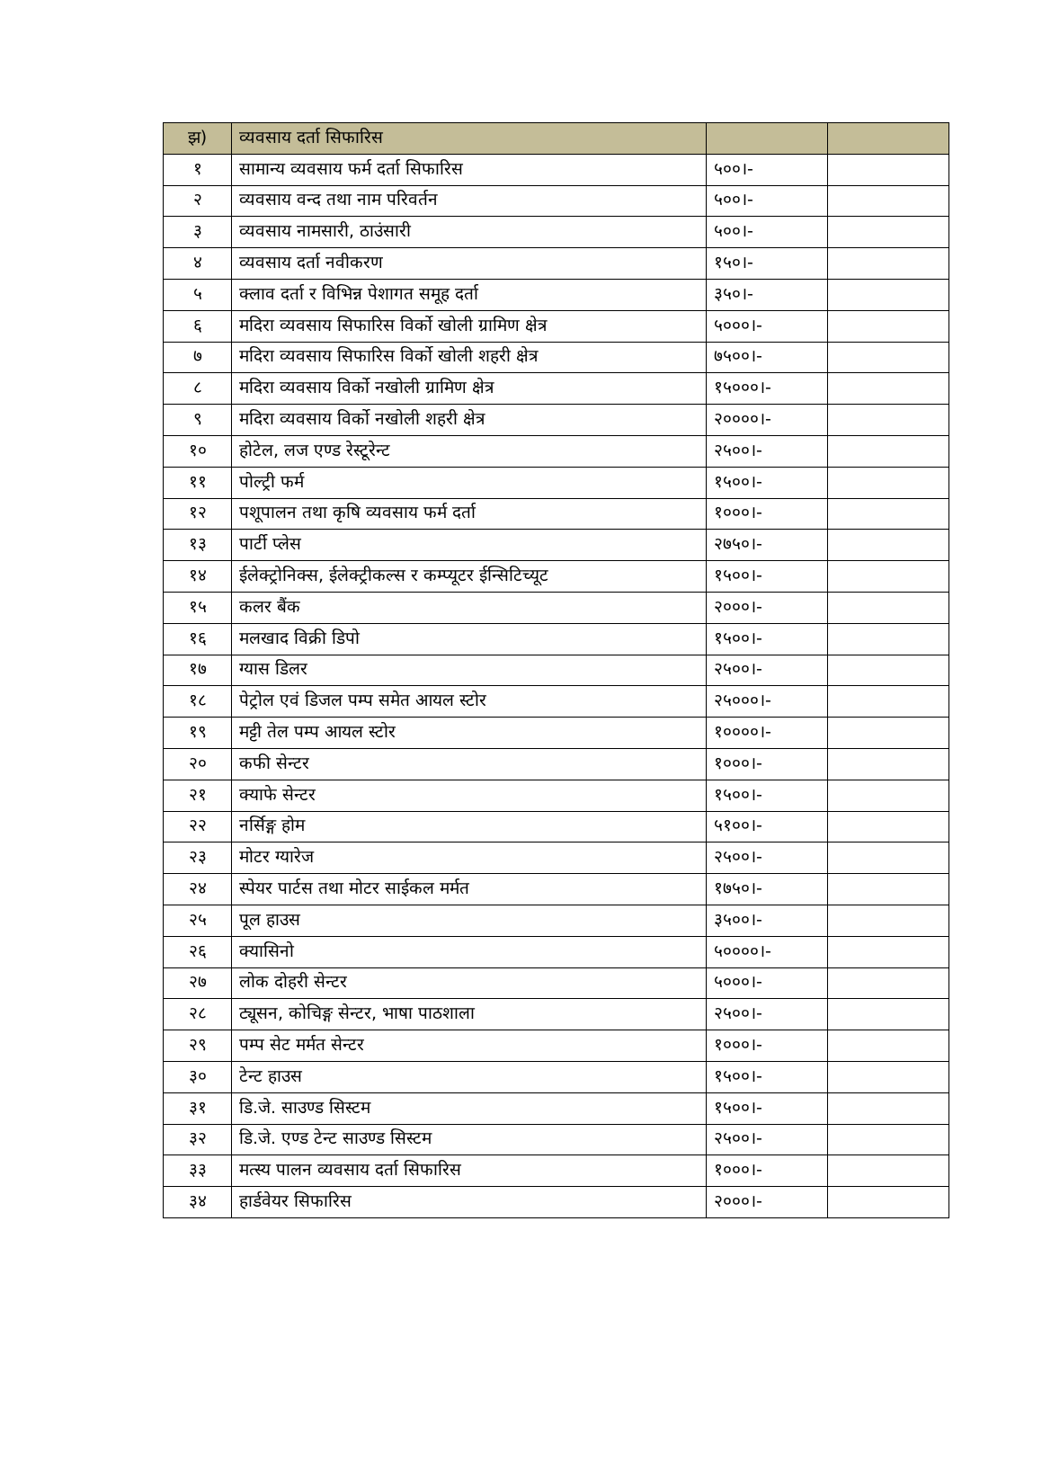| झ) | व्यवसाय दर्ता सिफारिस | | |
| १ | सामान्य व्यवसाय फर्म दर्ता सिफारिस | ५००।- | |
| २ | व्यवसाय वन्द तथा नाम परिवर्तन | ५००।- | |
| ३ | व्यवसाय नामसारी, ठाउंसारी | ५००।- | |
| ४ | व्यवसाय दर्ता नवीकरण | १५०।- | |
| ५ | क्लाव दर्ता र विभिन्न पेशागत समूह दर्ता | ३५०।- | |
| ६ | मदिरा व्यवसाय सिफारिस विर्को खोली ग्रामिण क्षेत्र | ५०००।- | |
| ७ | मदिरा व्यवसाय सिफारिस विर्को खोली शहरी क्षेत्र | ७५००।- | |
| ८ | मदिरा व्यवसाय विर्को नखोली ग्रामिण क्षेत्र | १५०००।- | |
| ९ | मदिरा व्यवसाय विर्को नखोली शहरी क्षेत्र | २००००।- | |
| १० | होटेल, लज एण्ड रेस्टूरेन्ट | २५००।- | |
| ११ | पोल्ट्री फर्म | १५००।- | |
| १२ | पशूपालन तथा कृषि व्यवसाय फर्म दर्ता | १०००।- | |
| १३ | पार्टी प्लेस | २७५०।- | |
| १४ | ईलेक्ट्रोनिक्स, ईलेक्ट्रीकल्स र कम्प्यूटर ईन्सिटिच्यूट | १५००।- | |
| १५ | कलर बैंक | २०००।- | |
| १६ | मलखाद विक्री डिपो | १५००।- | |
| १७ | ग्यास डिलर | २५००।- | |
| १८ | पेट्रोल एवं डिजल पम्प समेत आयल स्टोर | २५०००।- | |
| १९ | मट्टी तेल पम्प आयल स्टोर | १००००।- | |
| २० | कफी सेन्टर | १०००।- | |
| २१ | क्याफे सेन्टर | १५००।- | |
| २२ | नर्सिङ्ग होम | ५१००।- | |
| २३ | मोटर ग्यारेज | २५००।- | |
| २४ | स्पेयर पार्टस तथा मोटर साईकल मर्मत | १७५०।- | |
| २५ | पूल हाउस | ३५००।- | |
| २६ | क्यासिनो | ५००००।- | |
| २७ | लोक दोहरी सेन्टर | ५०००।- | |
| २८ | ट्यूसन, कोचिङ्ग सेन्टर, भाषा पाठशाला | २५००।- | |
| २९ | पम्प सेट मर्मत सेन्टर | १०००।- | |
| ३० | टेन्ट हाउस | १५००।- | |
| ३१ | डि.जे. साउण्ड सिस्टम | १५००।- | |
| ३२ | डि.जे. एण्ड टेन्ट साउण्ड सिस्टम | २५००।- | |
| ३३ | मत्स्य पालन व्यवसाय दर्ता सिफारिस | १०००।- | |
| ३४ | हार्डवेयर सिफारिस | २०००।- | |